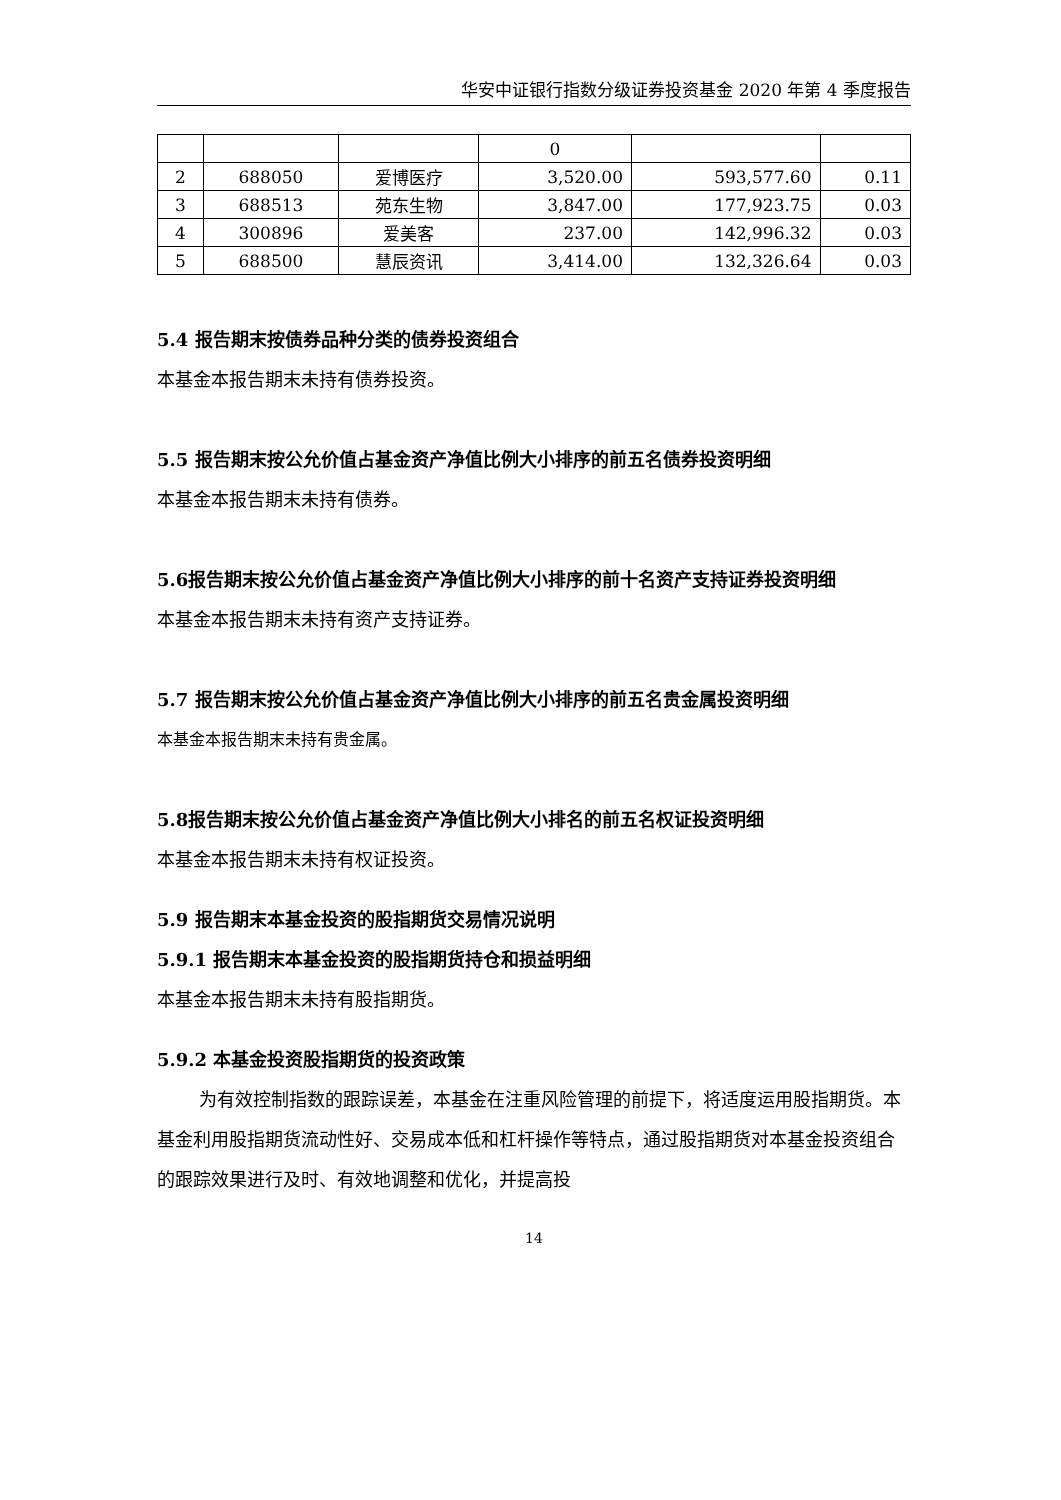华安中证银行指数分级证券投资基金 2020 年第 4 季度报告
| | | | 0 | | |
| 2 | 688050 | 爱博医疗 | 3,520.00 | 593,577.60 | 0.11 |
| 3 | 688513 | 苑东生物 | 3,847.00 | 177,923.75 | 0.03 |
| 4 | 300896 | 爱美客 | 237.00 | 142,996.32 | 0.03 |
| 5 | 688500 | 慧辰资讯 | 3,414.00 | 132,326.64 | 0.03 |
5.4 报告期末按债券品种分类的债券投资组合
本基金本报告期末未持有债券投资。
5.5 报告期末按公允价值占基金资产净值比例大小排序的前五名债券投资明细
本基金本报告期末未持有债券。
5.6报告期末按公允价值占基金资产净值比例大小排序的前十名资产支持证券投资明细
本基金本报告期末未持有资产支持证券。
5.7 报告期末按公允价值占基金资产净值比例大小排序的前五名贵金属投资明细
本基金本报告期末未持有贵金属。
5.8报告期末按公允价值占基金资产净值比例大小排名的前五名权证投资明细
本基金本报告期末未持有权证投资。
5.9 报告期末本基金投资的股指期货交易情况说明
5.9.1 报告期末本基金投资的股指期货持仓和损益明细
本基金本报告期末未持有股指期货。
5.9.2 本基金投资股指期货的投资政策
为有效控制指数的跟踪误差，本基金在注重风险管理的前提下，将适度运用股指期货。本基金利用股指期货流动性好、交易成本低和杠杆操作等特点，通过股指期货对本基金投资组合的跟踪效果进行及时、有效地调整和优化，并提高投
14